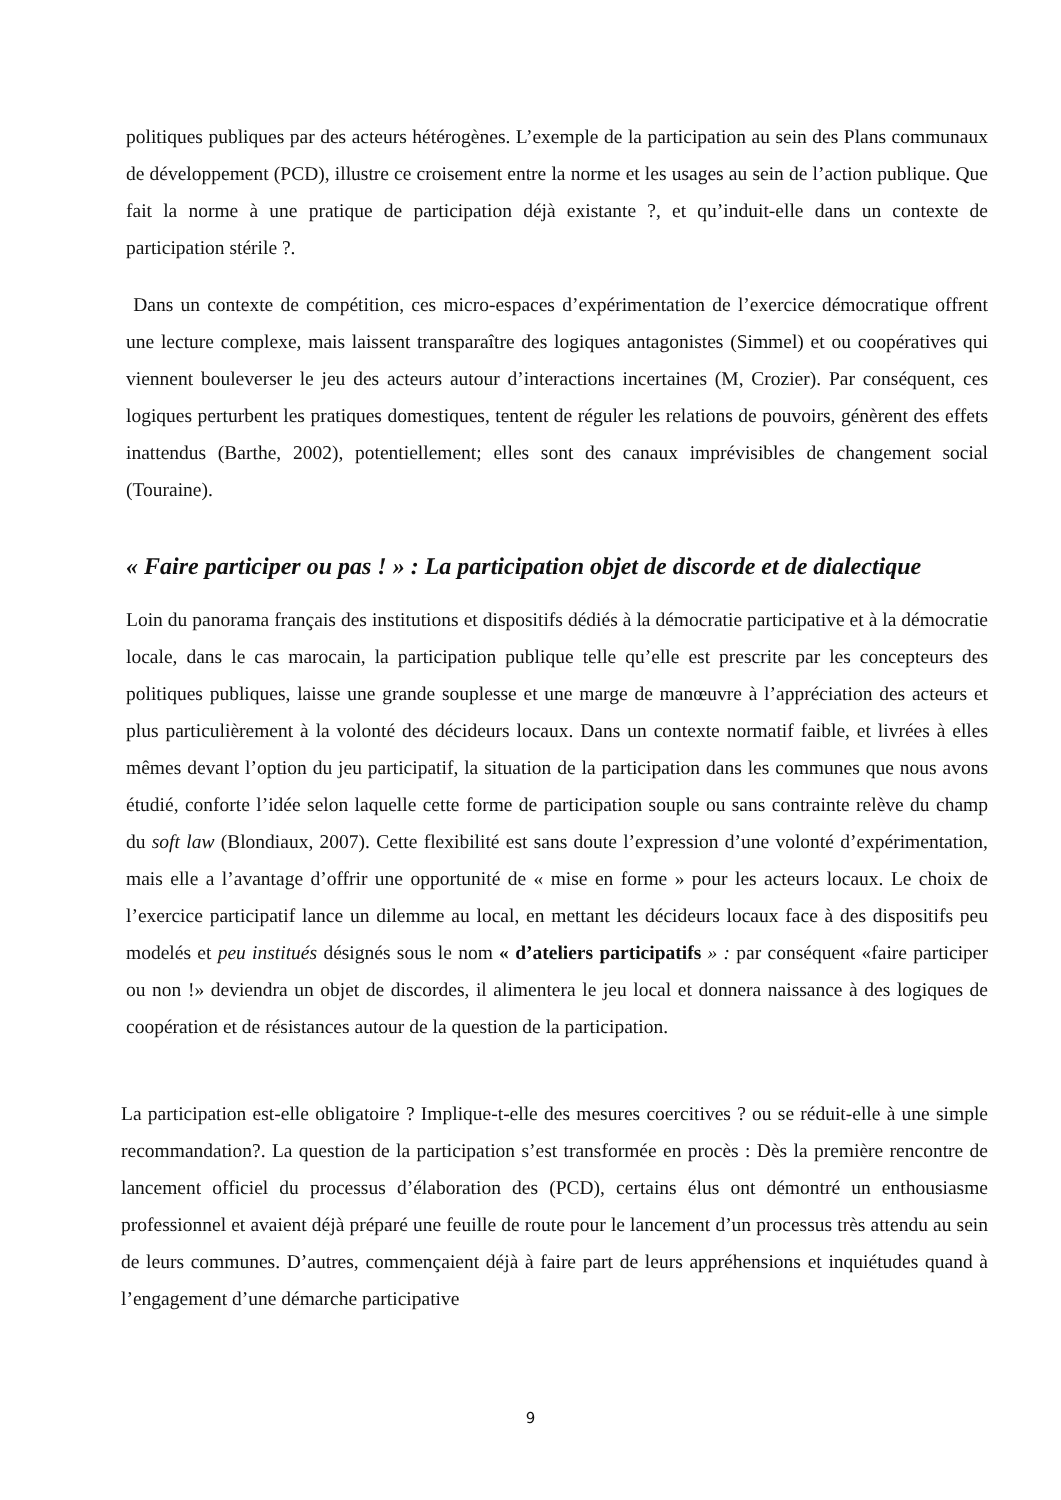politiques publiques par des acteurs hétérogènes. L’exemple de la participation au sein des Plans communaux de développement (PCD), illustre ce croisement entre la norme et les usages au sein de l’action publique. Que fait la norme à une pratique de participation déjà existante ?, et qu’induit-elle dans un contexte de participation stérile ?.
Dans un contexte de compétition, ces micro-espaces d’expérimentation de l’exercice démocratique offrent une lecture complexe, mais laissent transparaître des logiques antagonistes (Simmel) et ou coopératives qui viennent bouleverser le jeu des acteurs autour d’interactions incertaines (M, Crozier). Par conséquent, ces logiques perturbent les pratiques domestiques, tentent de réguler les relations de pouvoirs, génèrent des effets inattendus (Barthe, 2002), potentiellement; elles sont des canaux imprévisibles de changement social (Touraine).
« Faire participer ou pas ! » : La participation objet de discorde et de dialectique
Loin du panorama français des institutions et dispositifs dédiés à la démocratie participative et à la démocratie locale, dans le cas marocain, la participation publique telle qu’elle est prescrite par les concepteurs des politiques publiques, laisse une grande souplesse et une marge de manœuvre à l’appréciation des acteurs et plus particulièrement à la volonté des décideurs locaux. Dans un contexte normatif faible, et livrées à elles mêmes devant l’option du jeu participatif, la situation de la participation dans les communes que nous avons étudié, conforte l’idée selon laquelle cette forme de participation souple ou sans contrainte relève du champ du soft law (Blondiaux, 2007). Cette flexibilité est sans doute l’expression d’une volonté d’expérimentation, mais elle a l’avantage d’offrir une opportunité de « mise en forme » pour les acteurs locaux. Le choix de l’exercice participatif lance un dilemme au local, en mettant les décideurs locaux face à des dispositifs peu modelés et peu institués désignés sous le nom « d’ateliers participatifs » : par conséquent «faire participer ou non !» deviendra un objet de discordes, il alimentera le jeu local et donnera naissance à des logiques de coopération et de résistances autour de la question de la participation.
La participation est-elle obligatoire ? Implique-t-elle des mesures coercitives ? ou se réduit-elle à une simple recommandation?. La question de la participation s’est transformée en procès : Dès la première rencontre de lancement officiel du processus d’élaboration des (PCD), certains élus ont démontré un enthousiasme professionnel et avaient déjà préparé une feuille de route pour le lancement d’un processus très attendu au sein de leurs communes. D’autres, commençaient déjà à faire part de leurs appréhensions et inquiétudes quand à l’engagement d’une démarche participative
9